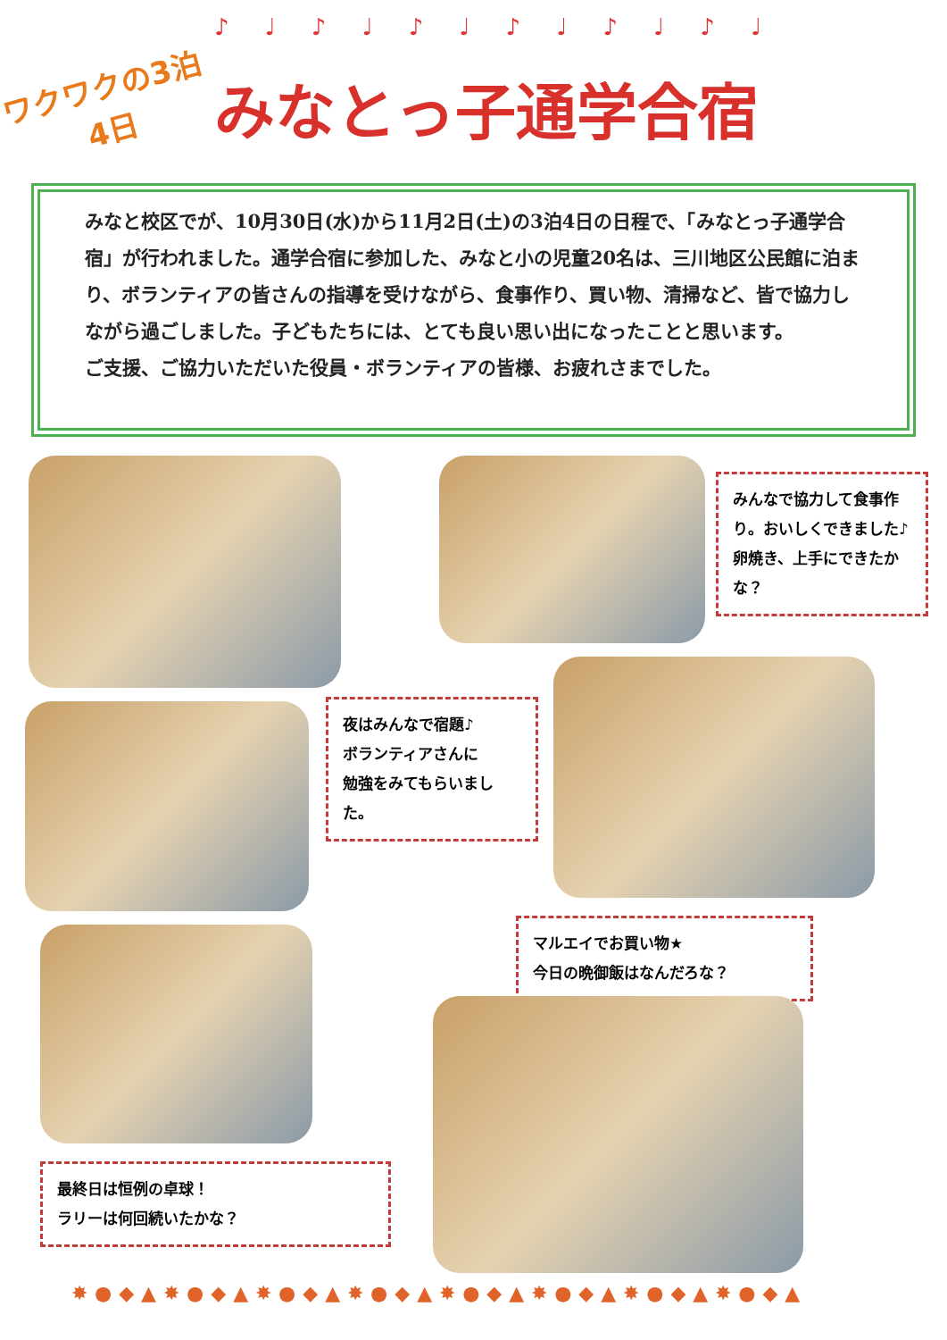♪♩♪♩♪♩♪♩♪♩♪♩
ワクワクの3泊4日
みなとっ子通学合宿
みなと校区でが、10月30日(水)から11月2日(土)の3泊4日の日程で、「みなとっ子通学合宿」が行われました。通学合宿に参加した、みなと小の児童20名は、三川地区公民館に泊まり、ボランティアの皆さんの指導を受けながら、食事作り、買い物、清掃など、皆で協力しながら過ごしました。子どもたちには、とても良い思い出になったことと思います。
ご支援、ご協力いただいた役員・ボランティアの皆様、お疲れさまでした。
みんなで協力して食事作り。おいしくできました♪卵焼き、上手にできたかな？
夜はみんなで宿題♪
ボランティアさんに
勉強をみてもらいました。
マルエイでお買い物★
今日の晩御飯はなんだろな？
最終日は恒例の卓球！
ラリーは何回続いたかな？
✸●◆▲✸●◆▲✸●◆▲✸●◆▲✸●◆▲✸●◆▲✸●◆▲✸●◆▲